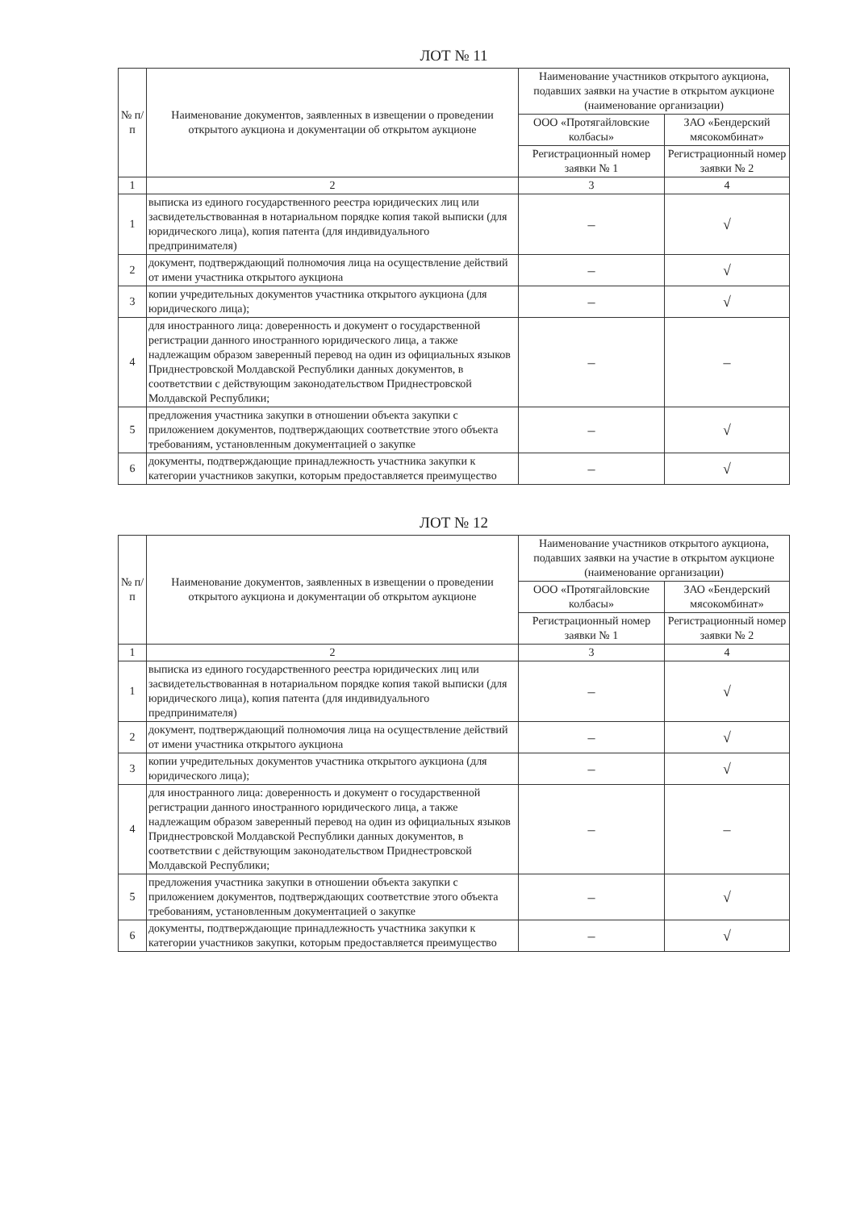ЛОТ № 11
| № п/п | Наименование документов, заявленных в извещении о проведении открытого аукциона и документации об открытом аукционе | Наименование участников открытого аукциона, подавших заявки на участие в открытом аукционе (наименование организации) | |
| --- | --- | --- | --- |
| | | ООО «Протягайловские колбасы» | ЗАО «Бендерский мясокомбинат» |
| | | Регистрационный номер заявки № 1 | Регистрационный номер заявки № 2 |
| 1 | 2 | 3 | 4 |
| 1 | выписка из единого государственного реестра юридических лиц или засвидетельствованная в нотариальном порядке копия такой выписки (для юридического лица), копия патента (для индивидуального предпринимателя) | – | √ |
| 2 | документ, подтверждающий полномочия лица на осуществление действий от имени участника открытого аукциона | – | √ |
| 3 | копии учредительных документов участника открытого аукциона (для юридического лица); | – | √ |
| 4 | для иностранного лица: доверенность и документ о государственной регистрации данного иностранного юридического лица, а также надлежащим образом заверенный перевод на один из официальных языков Приднестровской Молдавской Республики данных документов, в соответствии с действующим законодательством Приднестровской Молдавской Республики; | – | – |
| 5 | предложения участника закупки в отношении объекта закупки с приложением документов, подтверждающих соответствие этого объекта требованиям, установленным документацией о закупке | – | √ |
| 6 | документы, подтверждающие принадлежность участника закупки к категории участников закупки, которым предоставляется преимущество | – | √ |
ЛОТ № 12
| № п/п | Наименование документов, заявленных в извещении о проведении открытого аукциона и документации об открытом аукционе | Наименование участников открытого аукциона, подавших заявки на участие в открытом аукционе (наименование организации) | |
| --- | --- | --- | --- |
| | | ООО «Протягайловские колбасы» | ЗАО «Бендерский мясокомбинат» |
| | | Регистрационный номер заявки № 1 | Регистрационный номер заявки № 2 |
| 1 | 2 | 3 | 4 |
| 1 | выписка из единого государственного реестра юридических лиц или засвидетельствованная в нотариальном порядке копия такой выписки (для юридического лица), копия патента (для индивидуального предпринимателя) | – | √ |
| 2 | документ, подтверждающий полномочия лица на осуществление действий от имени участника открытого аукциона | – | √ |
| 3 | копии учредительных документов участника открытого аукциона (для юридического лица); | – | √ |
| 4 | для иностранного лица: доверенность и документ о государственной регистрации данного иностранного юридического лица, а также надлежащим образом заверенный перевод на один из официальных языков Приднестровской Молдавской Республики данных документов, в соответствии с действующим законодательством Приднестровской Молдавской Республики; | – | – |
| 5 | предложения участника закупки в отношении объекта закупки с приложением документов, подтверждающих соответствие этого объекта требованиям, установленным документацией о закупке | – | √ |
| 6 | документы, подтверждающие принадлежность участника закупки к категории участников закупки, которым предоставляется преимущество | – | √ |